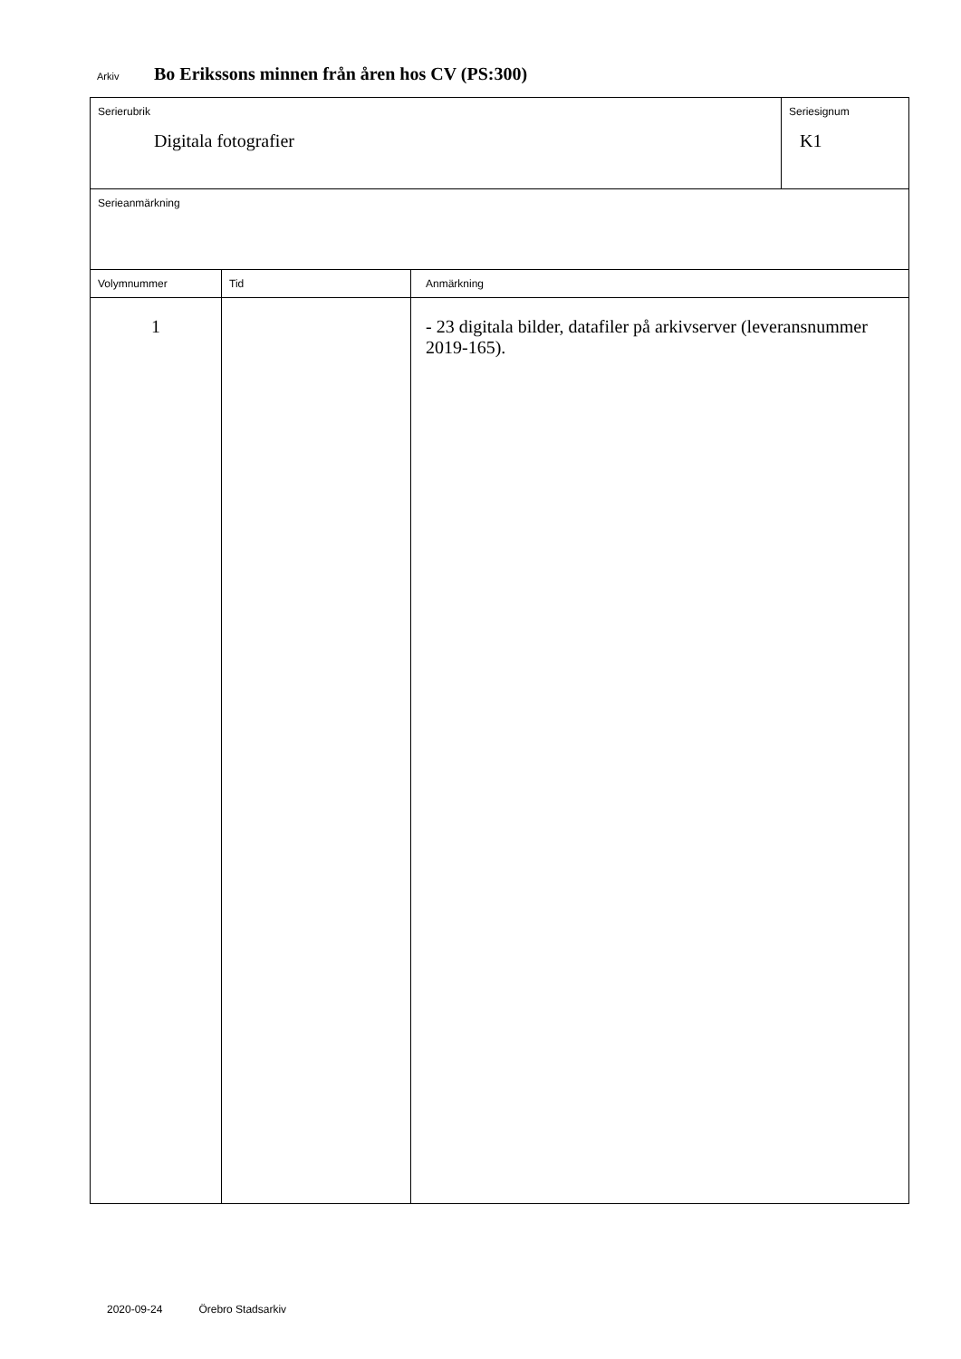Arkiv Bo Erikssons minnen från åren hos CV (PS:300)
| Serierubrik Digitala fotografier | | | Seriesignum K1 |
| Serieanmärkning | | | |
| Volymnummer | Tid | Anmärkning | |
| 1 | | - 23 digitala bilder, datafiler på arkivserver (leveransnummer 2019-165). | |
2020-09-24 Örebro Stadsarkiv